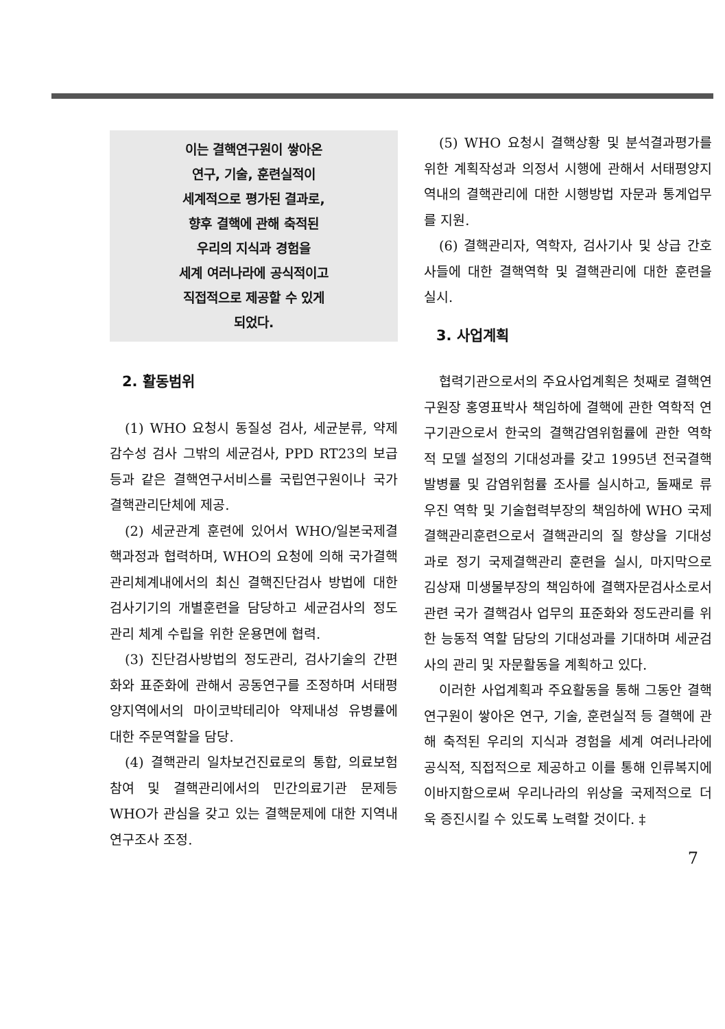이는 결핵연구원이 쌓아온
연구, 기술, 훈련실적이
세계적으로 평가된 결과로,
향후 결핵에 관해 축적된
우리의 지식과 경험을
세계 여러나라에 공식적이고
직접적으로 제공할 수 있게
되었다.
2. 활동범위
(1) WHO 요청시 동질성 검사, 세균분류, 약제 감수성 검사 그밖의 세균검사, PPD RT23의 보급 등과 같은 결핵연구서비스를 국립연구원이나 국가결핵관리단체에 제공.
(2) 세균관계 훈련에 있어서 WHO/일본국제결핵과정과 협력하며, WHO의 요청에 의해 국가결핵 관리체계내에서의 최신 결핵진단검사 방법에 대한 검사기기의 개별훈련을 담당하고 세균검사의 정도관리 체계 수립을 위한 운용면에 협력.
(3) 진단검사방법의 정도관리, 검사기술의 간편화와 표준화에 관해서 공동연구를 조정하며 서태평양지역에서의 마이코박테리아 약제내성 유병률에 대한 주문역할을 담당.
(4) 결핵관리 일차보건진료로의 통합, 의료보험 참여 및 결핵관리에서의 민간의료기관 문제등 WHO가 관심을 갖고 있는 결핵문제에 대한 지역내 연구조사 조정.
(5) WHO 요청시 결핵상황 및 분석결과평가를 위한 계획작성과 의정서 시행에 관해서 서태평양지역내의 결핵관리에 대한 시행방법 자문과 통계업무를 지원.
(6) 결핵관리자, 역학자, 검사기사 및 상급 간호사들에 대한 결핵역학 및 결핵관리에 대한 훈련을 실시.
3. 사업계획
협력기관으로서의 주요사업계획은 첫째로 결핵연구원장 홍영표박사 책임하에 결핵에 관한 역학적 연구기관으로서 한국의 결핵감염위험률에 관한 역학적 모델 설정의 기대성과를 갖고 1995년 전국결핵 발병률 및 감염위험률 조사를 실시하고, 둘째로 류우진 역학 및 기술협력부장의 책임하에 WHO 국제결핵관리훈련으로서 결핵관리의 질 향상을 기대성과로 정기 국제결핵관리 훈련을 실시, 마지막으로 김상재 미생물부장의 책임하에 결핵자문검사소로서 관련 국가 결핵검사 업무의 표준화와 정도관리를 위한 능동적 역할 담당의 기대성과를 기대하며 세균검사의 관리 및 자문활동을 계획하고 있다.
이러한 사업계획과 주요활동을 통해 그동안 결핵연구원이 쌓아온 연구, 기술, 훈련실적 등 결핵에 관해 축적된 우리의 지식과 경험을 세계 여러나라에 공식적, 직접적으로 제공하고 이를 통해 인류복지에 이바지함으로써 우리나라의 위상을 국제적으로 더욱 증진시킬 수 있도록 노력할 것이다. ‡
7